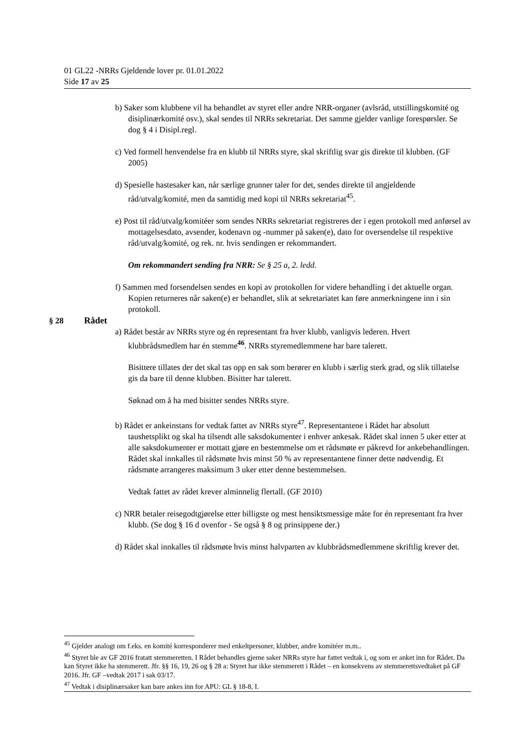01 GL22 -NRRs Gjeldende lover pr. 01.01.2022
Side 17 av 25
b) Saker som klubbene vil ha behandlet av styret eller andre NRR-organer (avlsråd, utstillingskomité og disiplinærkomité osv.), skal sendes til NRRs sekretariat. Det samme gjelder vanlige forespørsler. Se dog § 4 i Disipl.regl.
c) Ved formell henvendelse fra en klubb til NRRs styre, skal skriftlig svar gis direkte til klubben. (GF 2005)
d) Spesielle hastesaker kan, når særlige grunner taler for det, sendes direkte til angjeldende råd/utvalg/komité, men da samtidig med kopi til NRRs sekretariat<sup>45</sup>.
e) Post til råd/utvalg/komitéer som sendes NRRs sekretariat registreres der i egen protokoll med anførsel av mottagelsesdato, avsender, kodenavn og -nummer på saken(e), dato for oversendelse til respektive råd/utvalg/komité, og rek. nr. hvis sendingen er rekommandert.
Om rekommandert sending fra NRR: Se § 25 a, 2. ledd.
f) Sammen med forsendelsen sendes en kopi av protokollen for videre behandling i det aktuelle organ. Kopien returneres når saken(e) er behandlet, slik at sekretariatet kan føre anmerkningene inn i sin protokoll.
§ 28 Rådet
a) Rådet består av NRRs styre og én representant fra hver klubb, vanligvis lederen. Hvert klubbrådsmedlem har én stemme<sup>46</sup>. NRRs styremedlemmene har bare talerett.
Bisittere tillates der det skal tas opp en sak som berører en klubb i særlig sterk grad, og slik tillatelse gis da bare til denne klubben. Bisitter har talerett.
Søknad om å ha med bisitter sendes NRRs styre.
b) Rådet er ankeinstans for vedtak fattet av NRRs styre<sup>47</sup>. Representantene i Rådet har absolutt taushetsplikt og skal ha tilsendt alle saksdokumenter i enhver ankesak. Rådet skal innen 5 uker etter at alle saksdokumenter er mottatt gjøre en bestemmelse om et rådsmøte er påkrevd for ankebehandlingen. Rådet skal innkalles til rådsmøte hvis minst 50 % av representantene finner dette nødvendig. Et rådsmøte arrangeres maksimum 3 uker etter denne bestemmelsen.
Vedtak fattet av rådet krever alminnelig flertall. (GF 2010)
c) NRR betaler reisegodtgjørelse etter billigste og mest hensiktsmessige måte for én representant fra hver klubb. (Se dog § 16 d ovenfor - Se også § 8 og prinsippene der.)
d) Rådet skal innkalles til rådsmøte hvis minst halvparten av klubbrådsmedlemmene skriftlig krever det.
<sup>45</sup> Gjelder analogt om f.eks. en komité korresponderer med enkeltpersoner, klubber, andre komitéer m.m..
<sup>46</sup> Styret ble av GF 2016 fratatt stemmeretten. I Rådet behandles gjerne saker NRRs styre har fattet vedtak i, og som er anket inn for Rådet. Da kan Styret ikke ha stemmerett. Jfr. §§ 16, 19, 26 og § 28 a: Styret har ikke stemmerett i Rådet – en konsekvens av stemmerettsvedtaket på GF 2016. Jfr. GF –vedtak 2017 i sak 03/17.
<sup>47</sup> Vedtak i disiplinærsaker kan bare ankes inn for APU: GL § 18-8, I.